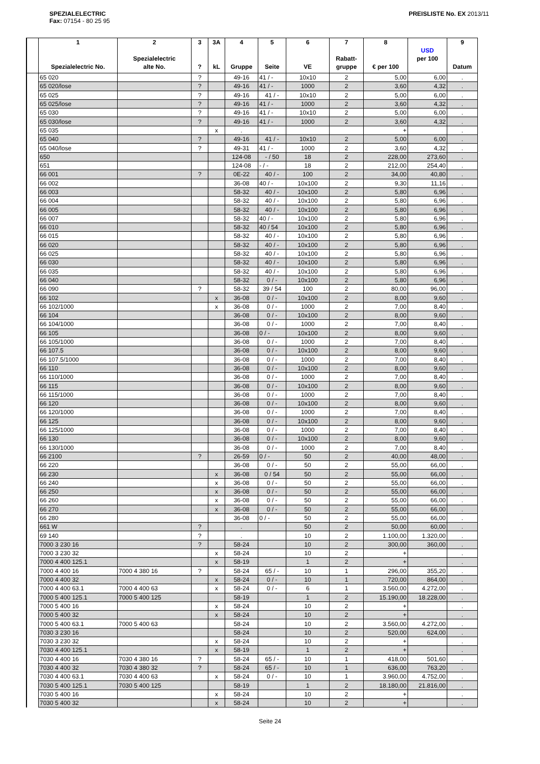SPEZIALELECTRIC
Fax: 07154 - 80 25 95
PREISLISTE No. EX 2013/11
| | 1 Spezialelectric No. | 2 Spezialelectric alte No. | 3 ? | 3A kL | 4 Gruppe | 5 Seite | 6 VE | 7 Rabatt- gruppe | 8 € per 100 | USD per 100 | 9 Datum |
| --- | --- | --- | --- | --- | --- | --- | --- | --- | --- | --- | --- |
| | 65 020 | | ? | | 49-16 | 41 / - | 10x10 | 2 | 5,00 | 6,00 | . |
| | 65 020/lose | | ? | | 49-16 | 41 / - | 1000 | 2 | 3,60 | 4,32 | . |
| | 65 025 | | ? | | 49-16 | 41 / - | 10x10 | 2 | 5,00 | 6,00 | . |
| | 65 025/lose | | ? | | 49-16 | 41 / - | 1000 | 2 | 3,60 | 4,32 | . |
| | 65 030 | | ? | | 49-16 | 41 / - | 10x10 | 2 | 5,00 | 6,00 | . |
| | 65 030/lose | | ? | | 49-16 | 41 / - | 1000 | 2 | 3,60 | 4,32 | . |
| | 65 035 | | | x | . | | | | + | | . |
| | 65 040 | | ? | | 49-16 | 41 / - | 10x10 | 2 | 5,00 | 6,00 | . |
| | 65 040/lose | | ? | | 49-31 | 41 / - | 1000 | 2 | 3,60 | 4,32 | . |
| | 650 | | | | 124-08 | - / 50 | 18 | 2 | 228,00 | 273,60 | . |
| | 651 | | | | 124-08 | - / - | 18 | 2 | 212,00 | 254,40 | . |
| | 66 001 | | ? | | 0E-22 | 40 / - | 100 | 2 | 34,00 | 40,80 | . |
| | 66 002 | | | | 36-08 | 40 / - | 10x100 | 2 | 9,30 | 11,16 | . |
| | 66 003 | | | | 58-32 | 40 / - | 10x100 | 2 | 5,80 | 6,96 | . |
| | 66 004 | | | | 58-32 | 40 / - | 10x100 | 2 | 5,80 | 6,96 | . |
| | 66 005 | | | | 58-32 | 40 / - | 10x100 | 2 | 5,80 | 6,96 | . |
| | 66 007 | | | | 58-32 | 40 / - | 10x100 | 2 | 5,80 | 6,96 | . |
| | 66 010 | | | | 58-32 | 40 / 54 | 10x100 | 2 | 5,80 | 6,96 | . |
| | 66 015 | | | | 58-32 | 40 / - | 10x100 | 2 | 5,80 | 6,96 | . |
| | 66 020 | | | | 58-32 | 40 / - | 10x100 | 2 | 5,80 | 6,96 | . |
| | 66 025 | | | | 58-32 | 40 / - | 10x100 | 2 | 5,80 | 6,96 | . |
| | 66 030 | | | | 58-32 | 40 / - | 10x100 | 2 | 5,80 | 6,96 | . |
| | 66 035 | | | | 58-32 | 40 / - | 10x100 | 2 | 5,80 | 6,96 | . |
| | 66 040 | | | | 58-32 | 0 / - | 10x100 | 2 | 5,80 | 6,96 | . |
| | 66 090 | | ? | | 58-32 | 39 / 54 | 100 | 2 | 80,00 | 96,00 | . |
| | 66 102 | | | x | 36-08 | 0 / - | 10x100 | 2 | 8,00 | 9,60 | . |
| | 66 102/1000 | | | x | 36-08 | 0 / - | 1000 | 2 | 7,00 | 8,40 | . |
| | 66 104 | | | | 36-08 | 0 / - | 10x100 | 2 | 8,00 | 9,60 | . |
| | 66 104/1000 | | | | 36-08 | 0 / - | 1000 | 2 | 7,00 | 8,40 | . |
| | 66 105 | | | | 36-08 | 0 / - | 10x100 | 2 | 8,00 | 9,60 | . |
| | 66 105/1000 | | | | 36-08 | 0 / - | 1000 | 2 | 7,00 | 8,40 | . |
| | 66 107.5 | | | | 36-08 | 0 / - | 10x100 | 2 | 8,00 | 9,60 | . |
| | 66 107.5/1000 | | | | 36-08 | 0 / - | 1000 | 2 | 7,00 | 8,40 | . |
| | 66 110 | | | | 36-08 | 0 / - | 10x100 | 2 | 8,00 | 9,60 | . |
| | 66 110/1000 | | | | 36-08 | 0 / - | 1000 | 2 | 7,00 | 8,40 | . |
| | 66 115 | | | | 36-08 | 0 / - | 10x100 | 2 | 8,00 | 9,60 | . |
| | 66 115/1000 | | | | 36-08 | 0 / - | 1000 | 2 | 7,00 | 8,40 | . |
| | 66 120 | | | | 36-08 | 0 / - | 10x100 | 2 | 8,00 | 9,60 | . |
| | 66 120/1000 | | | | 36-08 | 0 / - | 1000 | 2 | 7,00 | 8,40 | . |
| | 66 125 | | | | 36-08 | 0 / - | 10x100 | 2 | 8,00 | 9,60 | . |
| | 66 125/1000 | | | | 36-08 | 0 / - | 1000 | 2 | 7,00 | 8,40 | . |
| | 66 130 | | | | 36-08 | 0 / - | 10x100 | 2 | 8,00 | 9,60 | . |
| | 66 130/1000 | | | | 36-08 | 0 / - | 1000 | 2 | 7,00 | 8,40 | . |
| | 66 2100 | | ? | | 26-59 | 0 / - | 50 | 2 | 40,00 | 48,00 | . |
| | 66 220 | | | | 36-08 | 0 / - | 50 | 2 | 55,00 | 66,00 | . |
| | 66 230 | | | x | 36-08 | 0 / 54 | 50 | 2 | 55,00 | 66,00 | . |
| | 66 240 | | | x | 36-08 | 0 / - | 50 | 2 | 55,00 | 66,00 | . |
| | 66 250 | | | x | 36-08 | 0 / - | 50 | 2 | 55,00 | 66,00 | . |
| | 66 260 | | | x | 36-08 | 0 / - | 50 | 2 | 55,00 | 66,00 | . |
| | 66 270 | | | x | 36-08 | 0 / - | 50 | 2 | 55,00 | 66,00 | . |
| | 66 280 | | | | 36-08 | 0 / - | 50 | 2 | 55,00 | 66,00 | . |
| | 661 W | | ? | | . | | 50 | 2 | 50,00 | 60,00 | . |
| | 69 140 | | ? | | . | | 10 | 2 | 1.100,00 | 1.320,00 | . |
| | 7000 3 230 16 | | ? | | 58-24 | | 10 | 2 | 300,00 | 360,00 | . |
| | 7000 3 230 32 | | | x | 58-24 | | 10 | 2 | + | | . |
| | 7000 4 400 125.1 | | | x | 58-19 | | 1 | 2 | + | | . |
| | 7000 4 400 16 | 7000 4 380 16 | ? | | 58-24 | 65 / - | 10 | 1 | 296,00 | 355,20 | . |
| | 7000 4 400 32 | | | x | 58-24 | 0 / - | 10 | 1 | 720,00 | 864,00 | . |
| | 7000 4 400 63.1 | 7000 4 400 63 | | x | 58-24 | 0 / - | 6 | 1 | 3.560,00 | 4.272,00 | . |
| | 7000 5 400 125.1 | 7000 5 400 125 | | | 58-19 | | 1 | 2 | 15.190,00 | 18.228,00 | . |
| | 7000 5 400 16 | | | x | 58-24 | | 10 | 2 | + | | . |
| | 7000 5 400 32 | | | x | 58-24 | | 10 | 2 | + | | . |
| | 7000 5 400 63.1 | 7000 5 400 63 | | | 58-24 | | 10 | 2 | 3.560,00 | 4.272,00 | . |
| | 7030 3 230 16 | | | | 58-24 | | 10 | 2 | 520,00 | 624,00 | . |
| | 7030 3 230 32 | | | x | 58-24 | | 10 | 2 | + | | . |
| | 7030 4 400 125.1 | | | x | 58-19 | | 1 | 2 | + | | . |
| | 7030 4 400 16 | 7030 4 380 16 | ? | | 58-24 | 65 / - | 10 | 1 | 418,00 | 501,60 | . |
| | 7030 4 400 32 | 7030 4 380 32 | ? | | 58-24 | 65 / - | 10 | 1 | 636,00 | 763,20 | . |
| | 7030 4 400 63.1 | 7030 4 400 63 | | x | 58-24 | 0 / - | 10 | 1 | 3.960,00 | 4.752,00 | . |
| | 7030 5 400 125.1 | 7030 5 400 125 | | | 58-19 | | 1 | 2 | 18.180,00 | 21.816,00 | . |
| | 7030 5 400 16 | | | x | 58-24 | | 10 | 2 | + | | . |
| | 7030 5 400 32 | | | x | 58-24 | | 10 | 2 | + | | . |
Seite 24